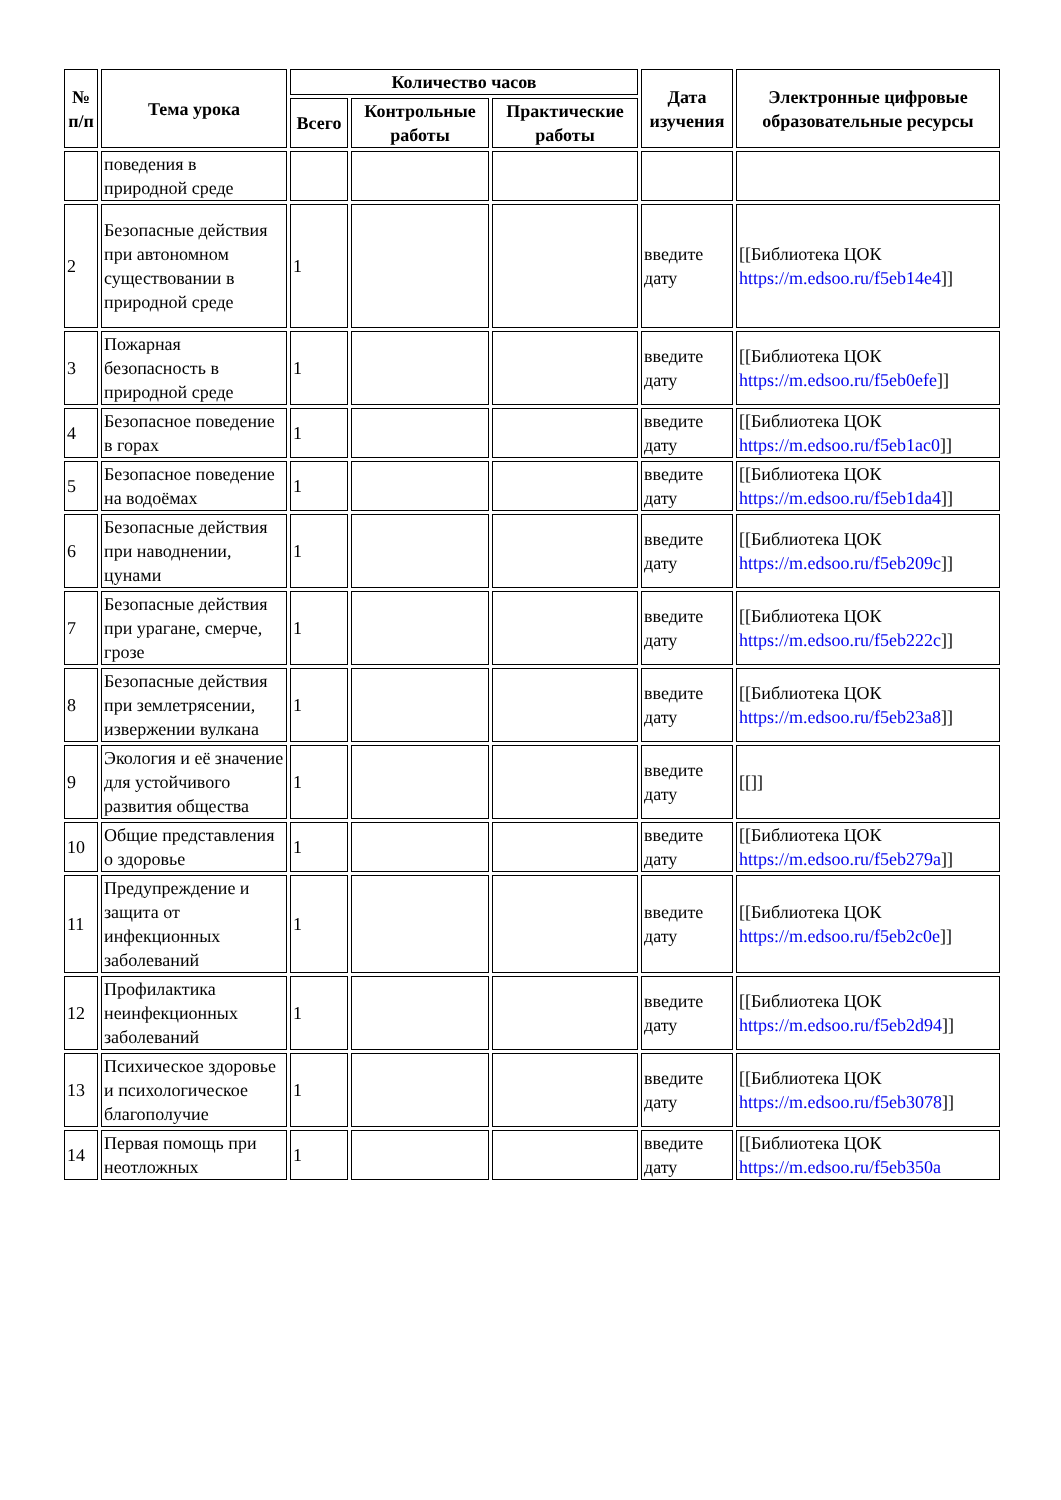| № п/п | Тема урока | Количество часов | | | Дата изучения | Электронные цифровые образовательные ресурсы |
| --- | --- | --- | --- | --- | --- | --- |
| | | Всего | Контрольные работы | Практические работы | | |
| | поведения в природной среде | | | | | |
| 2 | Безопасные действия при автономном существовании в природной среде | 1 | | | введите дату | [[Библиотека ЦОК https://m.edsoo.ru/f5eb14e4 ]] |
| 3 | Пожарная безопасность в природной среде | 1 | | | введите дату | [[Библиотека ЦОК https://m.edsoo.ru/f5eb0efe ]] |
| 4 | Безопасное поведение в горах | 1 | | | введите дату | [[Библиотека ЦОК https://m.edsoo.ru/f5eb1ac0 ]] |
| 5 | Безопасное поведение на водоёмах | 1 | | | введите дату | [[Библиотека ЦОК https://m.edsoo.ru/f5eb1da4 ]] |
| 6 | Безопасные действия при наводнении, цунами | 1 | | | введите дату | [[Библиотека ЦОК https://m.edsoo.ru/f5eb209c ]] |
| 7 | Безопасные действия при урагане, смерче, грозе | 1 | | | введите дату | [[Библиотека ЦОК https://m.edsoo.ru/f5eb222c ]] |
| 8 | Безопасные действия при землетрясении, извержении вулкана | 1 | | | введите дату | [[Библиотека ЦОК https://m.edsoo.ru/f5eb23a8 ]] |
| 9 | Экология и её значение для устойчивого развития общества | 1 | | | введите дату | [[]] |
| 10 | Общие представления о здоровье | 1 | | | введите дату | [[Библиотека ЦОК https://m.edsoo.ru/f5eb279a ]] |
| 11 | Предупреждение и защита от инфекционных заболеваний | 1 | | | введите дату | [[Библиотека ЦОК https://m.edsoo.ru/f5eb2c0e ]] |
| 12 | Профилактика неинфекционных заболеваний | 1 | | | введите дату | [[Библиотека ЦОК https://m.edsoo.ru/f5eb2d94 ]] |
| 13 | Психическое здоровье и психологическое благополучие | 1 | | | введите дату | [[Библиотека ЦОК https://m.edsoo.ru/f5eb3078 ]] |
| 14 | Первая помощь при неотложных | 1 | | | введите дату | [[Библиотека ЦОК https://m.edsoo.ru/f5eb350a |